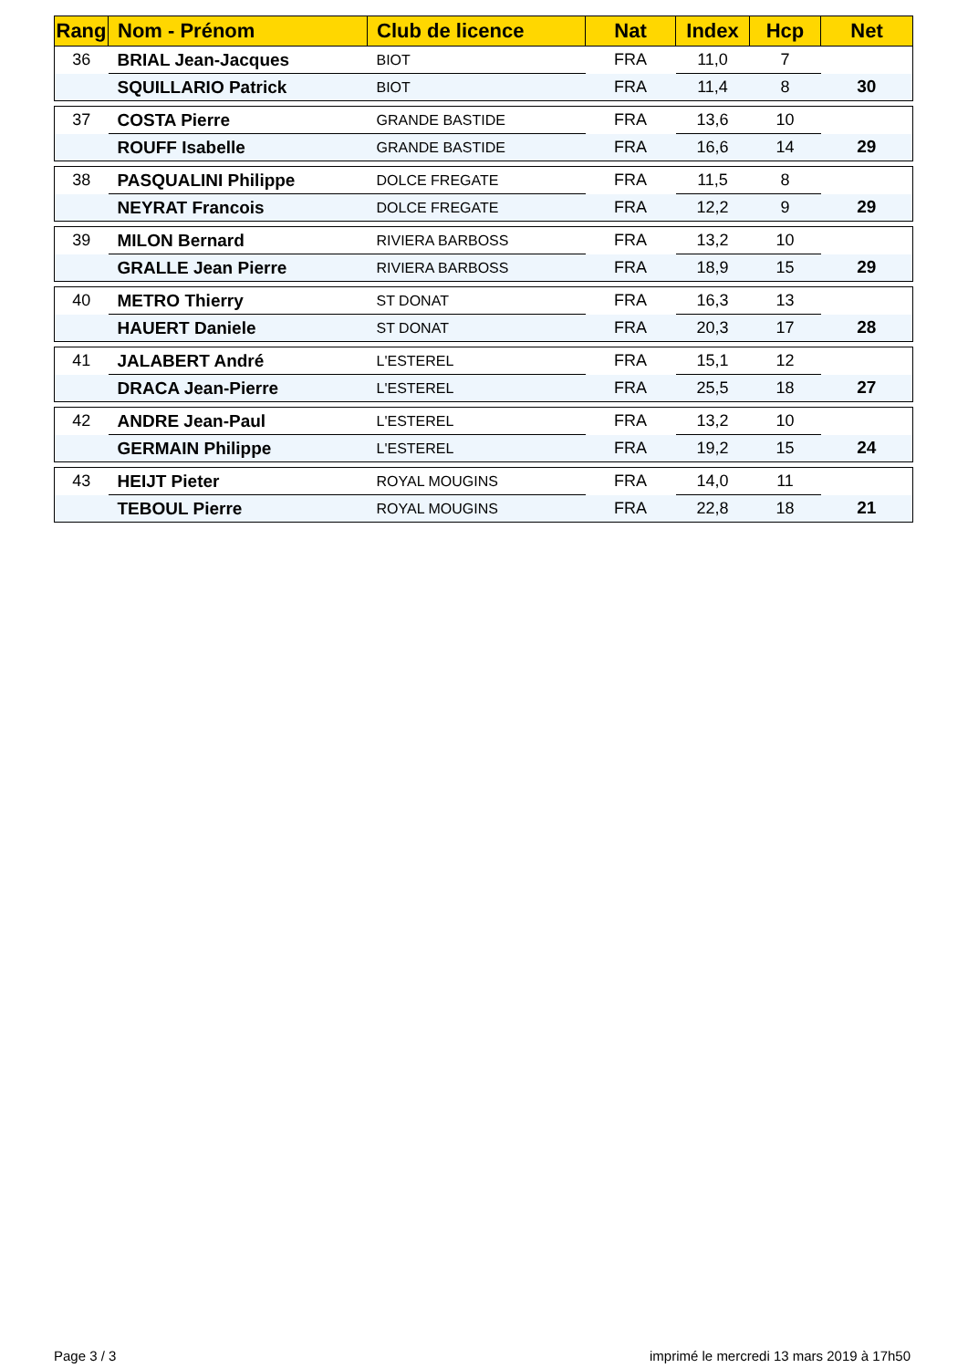| Rang | Nom - Prénom | Club de licence | Nat | Index | Hcp | Net |
| --- | --- | --- | --- | --- | --- | --- |
| 36 | BRIAL Jean-Jacques | BIOT | FRA | 11,0 | 7 | |
| | SQUILLARIO Patrick | BIOT | FRA | 11,4 | 8 | 30 |
| 37 | COSTA Pierre | GRANDE BASTIDE | FRA | 13,6 | 10 | |
| | ROUFF Isabelle | GRANDE BASTIDE | FRA | 16,6 | 14 | 29 |
| 38 | PASQUALINI Philippe | DOLCE FREGATE | FRA | 11,5 | 8 | |
| | NEYRAT Francois | DOLCE FREGATE | FRA | 12,2 | 9 | 29 |
| 39 | MILON Bernard | RIVIERA BARBOSS | FRA | 13,2 | 10 | |
| | GRALLE Jean Pierre | RIVIERA BARBOSS | FRA | 18,9 | 15 | 29 |
| 40 | METRO Thierry | ST DONAT | FRA | 16,3 | 13 | |
| | HAUERT Daniele | ST DONAT | FRA | 20,3 | 17 | 28 |
| 41 | JALABERT André | L'ESTEREL | FRA | 15,1 | 12 | |
| | DRACA Jean-Pierre | L'ESTEREL | FRA | 25,5 | 18 | 27 |
| 42 | ANDRE Jean-Paul | L'ESTEREL | FRA | 13,2 | 10 | |
| | GERMAIN Philippe | L'ESTEREL | FRA | 19,2 | 15 | 24 |
| 43 | HEIJT Pieter | ROYAL MOUGINS | FRA | 14,0 | 11 | |
| | TEBOUL Pierre | ROYAL MOUGINS | FRA | 22,8 | 18 | 21 |
Page 3 / 3 imprimé le mercredi 13 mars 2019 à 17h50